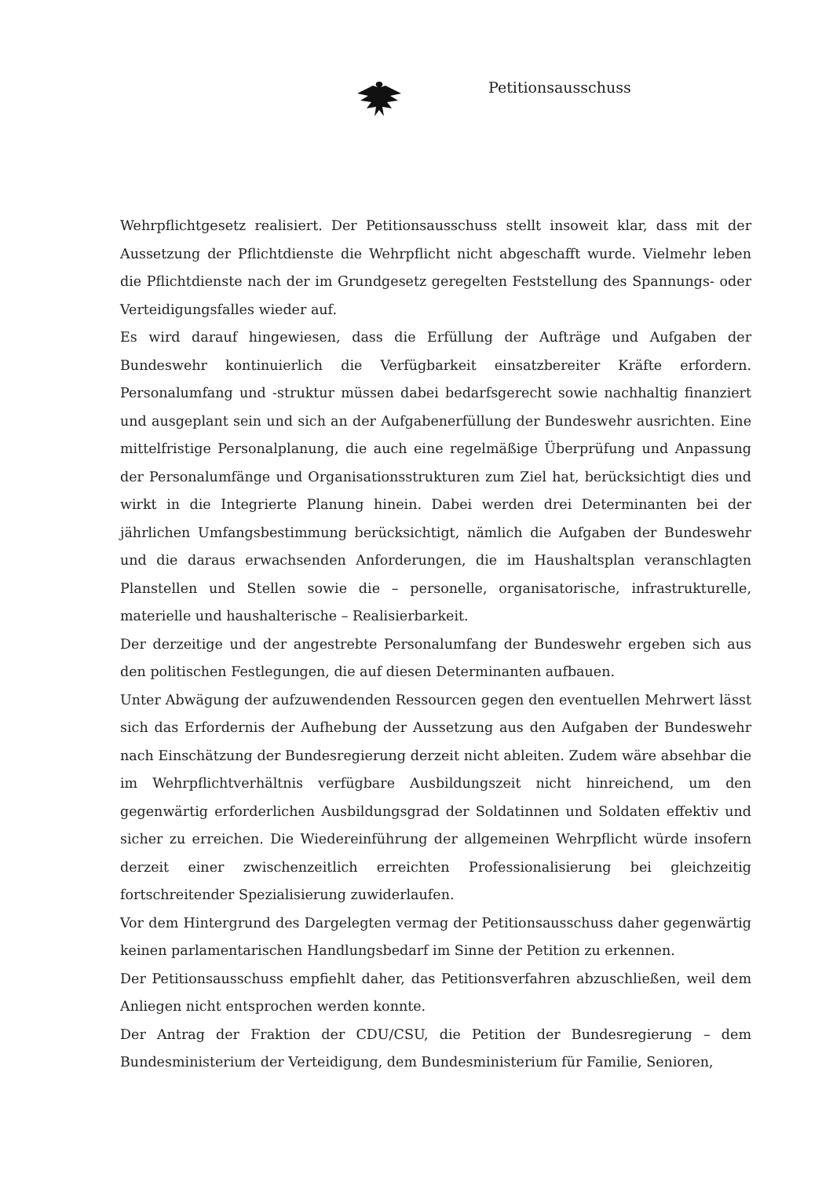Petitionsausschuss
Wehrpflichtgesetz realisiert. Der Petitionsausschuss stellt insoweit klar, dass mit der Aussetzung der Pflichtdienste die Wehrpflicht nicht abgeschafft wurde. Vielmehr leben die Pflichtdienste nach der im Grundgesetz geregelten Feststellung des Spannungs- oder Verteidigungsfalles wieder auf.
Es wird darauf hingewiesen, dass die Erfüllung der Aufträge und Aufgaben der Bundeswehr kontinuierlich die Verfügbarkeit einsatzbereiter Kräfte erfordern. Personalumfang und -struktur müssen dabei bedarfsgerecht sowie nachhaltig finanziert und ausgeplant sein und sich an der Aufgabenerfüllung der Bundeswehr ausrichten. Eine mittelfristige Personalplanung, die auch eine regelmäßige Überprüfung und Anpassung der Personalumfänge und Organisationsstrukturen zum Ziel hat, berücksichtigt dies und wirkt in die Integrierte Planung hinein. Dabei werden drei Determinanten bei der jährlichen Umfangsbestimmung berücksichtigt, nämlich die Aufgaben der Bundeswehr und die daraus erwachsenden Anforderungen, die im Haushaltsplan veranschlagten Planstellen und Stellen sowie die – personelle, organisatorische, infrastrukturelle, materielle und haushalterische – Realisierbarkeit.
Der derzeitige und der angestrebte Personalumfang der Bundeswehr ergeben sich aus den politischen Festlegungen, die auf diesen Determinanten aufbauen.
Unter Abwägung der aufzuwendenden Ressourcen gegen den eventuellen Mehrwert lässt sich das Erfordernis der Aufhebung der Aussetzung aus den Aufgaben der Bundeswehr nach Einschätzung der Bundesregierung derzeit nicht ableiten. Zudem wäre absehbar die im Wehrpflichtverhältnis verfügbare Ausbildungszeit nicht hinreichend, um den gegenwärtig erforderlichen Ausbildungsgrad der Soldatinnen und Soldaten effektiv und sicher zu erreichen. Die Wiedereinführung der allgemeinen Wehrpflicht würde insofern derzeit einer zwischenzeitlich erreichten Professionalisierung bei gleichzeitig fortschreitender Spezialisierung zuwiderlaufen.
Vor dem Hintergrund des Dargelegten vermag der Petitionsausschuss daher gegenwärtig keinen parlamentarischen Handlungsbedarf im Sinne der Petition zu erkennen.
Der Petitionsausschuss empfiehlt daher, das Petitionsverfahren abzuschließen, weil dem Anliegen nicht entsprochen werden konnte.
Der Antrag der Fraktion der CDU/CSU, die Petition der Bundesregierung – dem Bundesministerium der Verteidigung, dem Bundesministerium für Familie, Senioren,